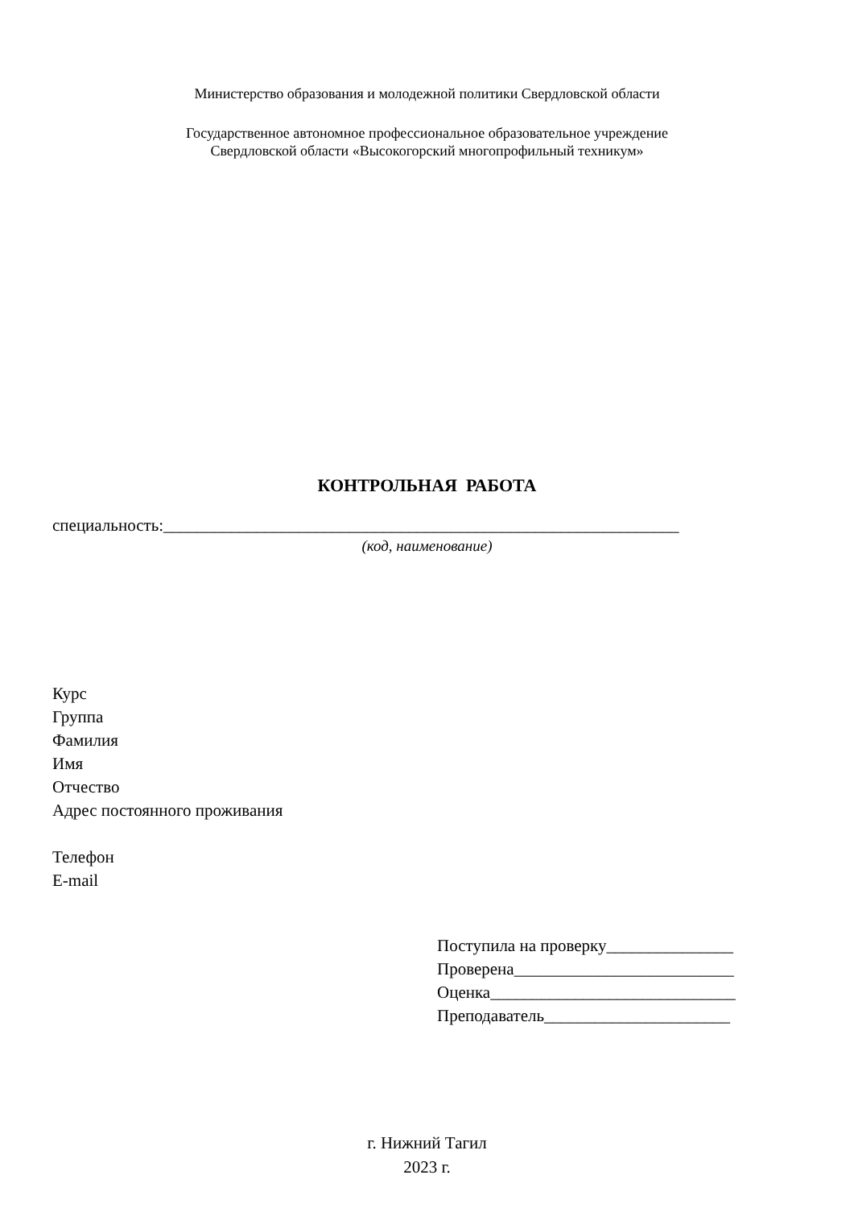Министерство образования и молодежной политики Свердловской области
Государственное автономное профессиональное образовательное учреждение
Свердловской области «Высокогорский многопрофильный техникум»
КОНТРОЛЬНАЯ РАБОТА
специальность:_____________________________________________________________
(код, наименование)
Курс
Группа
Фамилия
Имя
Отчество
Адрес постоянного проживания
Телефон
E-mail
Поступила на проверку_______________
Проверена__________________________
Оценка_____________________________
Преподаватель______________________
г. Нижний Тагил
2023 г.